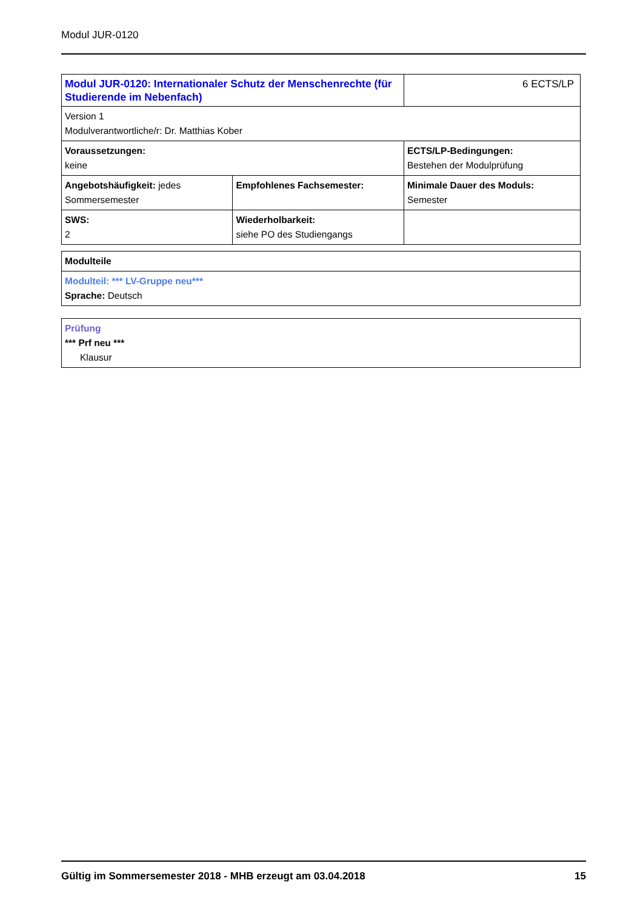Modul JUR-0120
| Modul JUR-0120: Internationaler Schutz der Menschenrechte (für Studierende im Nebenfach) | | 6 ECTS/LP |
| Version 1 Modulverantwortliche/r: Dr. Matthias Kober | | |
| Voraussetzungen: keine | | ECTS/LP-Bedingungen: Bestehen der Modulprüfung |
| Angebotshäufigkeit: jedes Sommersemester | Empfohlenes Fachsemester: | Minimale Dauer des Moduls: Semester |
| SWS: 2 | Wiederholbarkeit: siehe PO des Studiengangs | |
| Modulteile |
| Modulteil: *** LV-Gruppe neu*** Sprache: Deutsch |
| Prüfung *** Prf neu *** Klausur |
Gültig im Sommersemester 2018 - MHB erzeugt am 03.04.2018 15